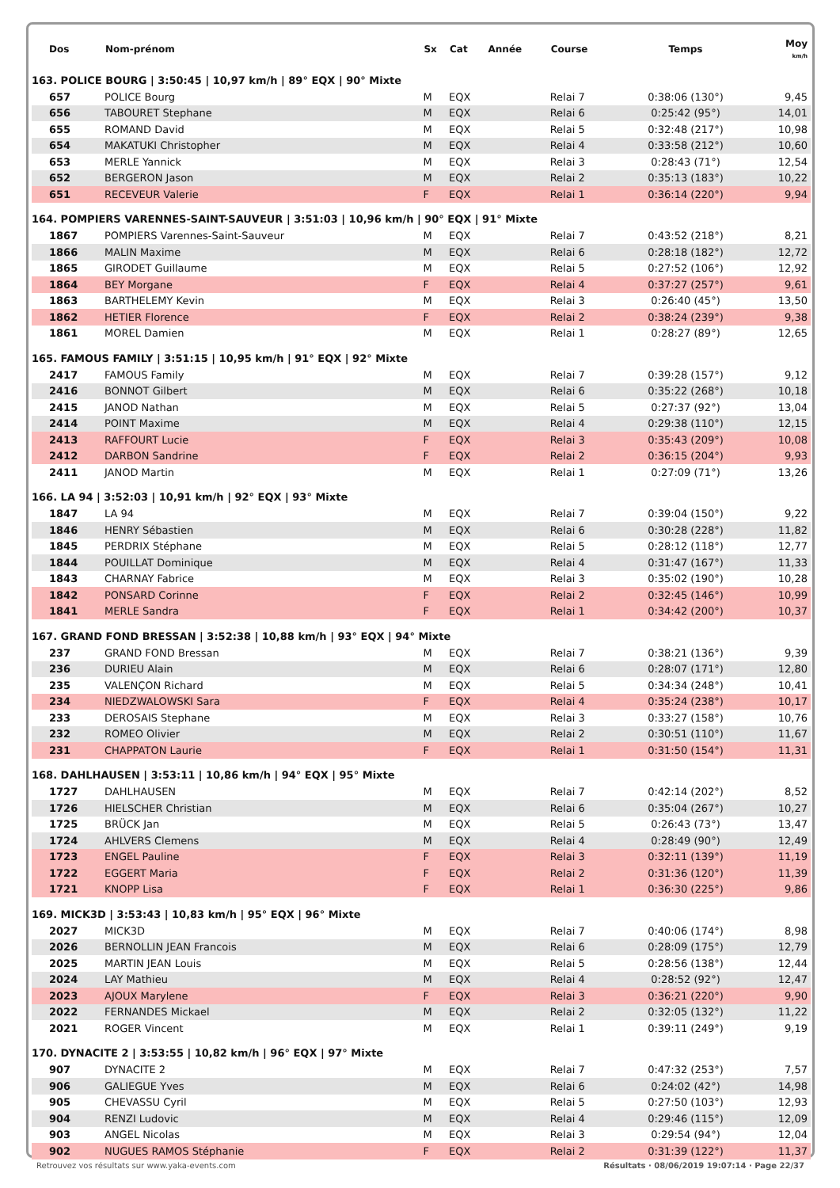| Dos | Nom-prénom | Sx | Cat | Année | Course | Temps | Moy km/h |
| --- | --- | --- | --- | --- | --- | --- | --- |
| 163. POLICE BOURG / 3:50:45 / 10,97 km/h / 89° EQX / 90° Mixte | | | | | | | |
| 657 | POLICE Bourg | M | EQX | | Relai 7 | 0:38:06 (130°) | 9,45 |
| 656 | TABOURET Stephane | M | EQX | | Relai 6 | 0:25:42 (95°) | 14,01 |
| 655 | ROMAND David | M | EQX | | Relai 5 | 0:32:48 (217°) | 10,98 |
| 654 | MAKATUKI Christopher | M | EQX | | Relai 4 | 0:33:58 (212°) | 10,60 |
| 653 | MERLE Yannick | M | EQX | | Relai 3 | 0:28:43 (71°) | 12,54 |
| 652 | BERGERON Jason | M | EQX | | Relai 2 | 0:35:13 (183°) | 10,22 |
| 651 | RECEVEUR Valerie | F | EQX | | Relai 1 | 0:36:14 (220°) | 9,94 |
| 164. POMPIERS VARENNES-SAINT-SAUVEUR / 3:51:03 / 10,96 km/h / 90° EQX / 91° Mixte | | | | | | | |
| 1867 | POMPIERS Varennes-Saint-Sauveur | M | EQX | | Relai 7 | 0:43:52 (218°) | 8,21 |
| 1866 | MALIN Maxime | M | EQX | | Relai 6 | 0:28:18 (182°) | 12,72 |
| 1865 | GIRODET Guillaume | M | EQX | | Relai 5 | 0:27:52 (106°) | 12,92 |
| 1864 | BEY Morgane | F | EQX | | Relai 4 | 0:37:27 (257°) | 9,61 |
| 1863 | BARTHELEMY Kevin | M | EQX | | Relai 3 | 0:26:40 (45°) | 13,50 |
| 1862 | HETIER Florence | F | EQX | | Relai 2 | 0:38:24 (239°) | 9,38 |
| 1861 | MOREL Damien | M | EQX | | Relai 1 | 0:28:27 (89°) | 12,65 |
| 165. FAMOUS FAMILY / 3:51:15 / 10,95 km/h / 91° EQX / 92° Mixte | | | | | | | |
| 2417 | FAMOUS Family | M | EQX | | Relai 7 | 0:39:28 (157°) | 9,12 |
| 2416 | BONNOT Gilbert | M | EQX | | Relai 6 | 0:35:22 (268°) | 10,18 |
| 2415 | JANOD Nathan | M | EQX | | Relai 5 | 0:27:37 (92°) | 13,04 |
| 2414 | POINT Maxime | M | EQX | | Relai 4 | 0:29:38 (110°) | 12,15 |
| 2413 | RAFFOURT Lucie | F | EQX | | Relai 3 | 0:35:43 (209°) | 10,08 |
| 2412 | DARBON Sandrine | F | EQX | | Relai 2 | 0:36:15 (204°) | 9,93 |
| 2411 | JANOD Martin | M | EQX | | Relai 1 | 0:27:09 (71°) | 13,26 |
| 166. LA 94 / 3:52:03 / 10,91 km/h / 92° EQX / 93° Mixte | | | | | | | |
| 1847 | LA 94 | M | EQX | | Relai 7 | 0:39:04 (150°) | 9,22 |
| 1846 | HENRY Sébastien | M | EQX | | Relai 6 | 0:30:28 (228°) | 11,82 |
| 1845 | PERDRIX Stéphane | M | EQX | | Relai 5 | 0:28:12 (118°) | 12,77 |
| 1844 | POUILLAT Dominique | M | EQX | | Relai 4 | 0:31:47 (167°) | 11,33 |
| 1843 | CHARNAY Fabrice | M | EQX | | Relai 3 | 0:35:02 (190°) | 10,28 |
| 1842 | PONSARD Corinne | F | EQX | | Relai 2 | 0:32:45 (146°) | 10,99 |
| 1841 | MERLE Sandra | F | EQX | | Relai 1 | 0:34:42 (200°) | 10,37 |
| 167. GRAND FOND BRESSAN / 3:52:38 / 10,88 km/h / 93° EQX / 94° Mixte | | | | | | | |
| 237 | GRAND FOND Bressan | M | EQX | | Relai 7 | 0:38:21 (136°) | 9,39 |
| 236 | DURIEU Alain | M | EQX | | Relai 6 | 0:28:07 (171°) | 12,80 |
| 235 | VALENÇON Richard | M | EQX | | Relai 5 | 0:34:34 (248°) | 10,41 |
| 234 | NIEDZWALOWSKI Sara | F | EQX | | Relai 4 | 0:35:24 (238°) | 10,17 |
| 233 | DEROSAIS Stephane | M | EQX | | Relai 3 | 0:33:27 (158°) | 10,76 |
| 232 | ROMEO Olivier | M | EQX | | Relai 2 | 0:30:51 (110°) | 11,67 |
| 231 | CHAPPATON Laurie | F | EQX | | Relai 1 | 0:31:50 (154°) | 11,31 |
| 168. DAHLHAUSEN / 3:53:11 / 10,86 km/h / 94° EQX / 95° Mixte | | | | | | | |
| 1727 | DAHLHAUSEN | M | EQX | | Relai 7 | 0:42:14 (202°) | 8,52 |
| 1726 | HIELSCHER Christian | M | EQX | | Relai 6 | 0:35:04 (267°) | 10,27 |
| 1725 | BRÜCK Jan | M | EQX | | Relai 5 | 0:26:43 (73°) | 13,47 |
| 1724 | AHLVERS Clemens | M | EQX | | Relai 4 | 0:28:49 (90°) | 12,49 |
| 1723 | ENGEL Pauline | F | EQX | | Relai 3 | 0:32:11 (139°) | 11,19 |
| 1722 | EGGERT Maria | F | EQX | | Relai 2 | 0:31:36 (120°) | 11,39 |
| 1721 | KNOPP Lisa | F | EQX | | Relai 1 | 0:36:30 (225°) | 9,86 |
| 169. MICK3D / 3:53:43 / 10,83 km/h / 95° EQX / 96° Mixte | | | | | | | |
| 2027 | MICK3D | M | EQX | | Relai 7 | 0:40:06 (174°) | 8,98 |
| 2026 | BERNOLLIN JEAN Francois | M | EQX | | Relai 6 | 0:28:09 (175°) | 12,79 |
| 2025 | MARTIN JEAN Louis | M | EQX | | Relai 5 | 0:28:56 (138°) | 12,44 |
| 2024 | LAY Mathieu | M | EQX | | Relai 4 | 0:28:52 (92°) | 12,47 |
| 2023 | AJOUX Marylene | F | EQX | | Relai 3 | 0:36:21 (220°) | 9,90 |
| 2022 | FERNANDES Mickael | M | EQX | | Relai 2 | 0:32:05 (132°) | 11,22 |
| 2021 | ROGER Vincent | M | EQX | | Relai 1 | 0:39:11 (249°) | 9,19 |
| 170. DYNACITE 2 / 3:53:55 / 10,82 km/h / 96° EQX / 97° Mixte | | | | | | | |
| 907 | DYNACITE 2 | M | EQX | | Relai 7 | 0:47:32 (253°) | 7,57 |
| 906 | GALIEGUE Yves | M | EQX | | Relai 6 | 0:24:02 (42°) | 14,98 |
| 905 | CHEVASSU Cyril | M | EQX | | Relai 5 | 0:27:50 (103°) | 12,93 |
| 904 | RENZI Ludovic | M | EQX | | Relai 4 | 0:29:46 (115°) | 12,09 |
| 903 | ANGEL Nicolas | M | EQX | | Relai 3 | 0:29:54 (94°) | 12,04 |
| 902 | NUGUES RAMOS Stéphanie | F | EQX | | Relai 2 | 0:31:39 (122°) | 11,37 |
Retrouvez vos résultats sur www.yaka-events.com Résultats · 08/06/2019 19:07:14 · Page 22/37